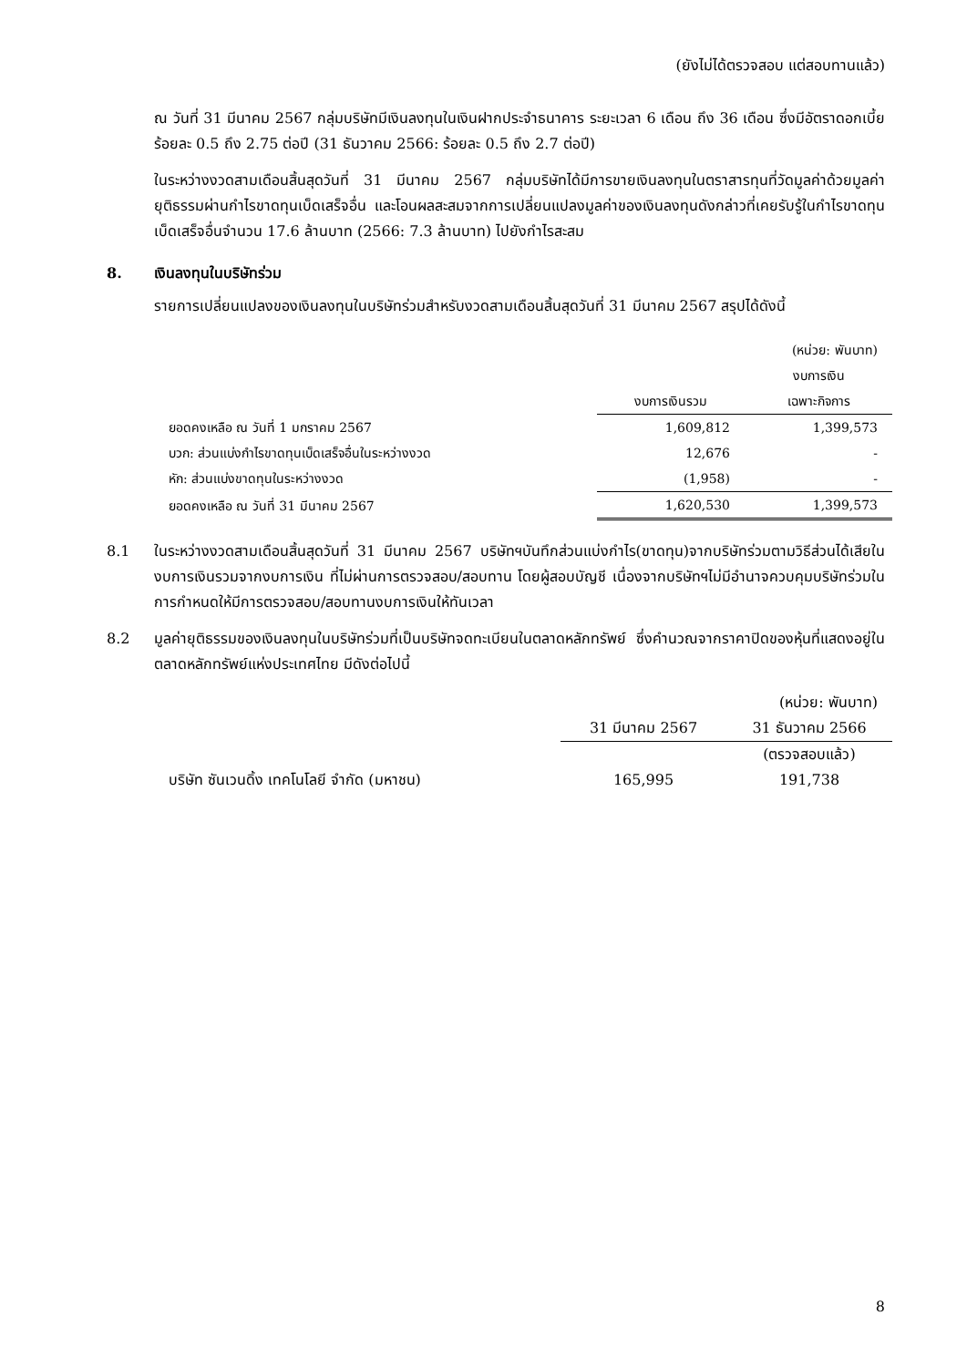(ยังไม่ได้ตรวจสอบ แต่สอบทานแล้ว)
ณ วันที่ 31 มีนาคม 2567 กลุ่มบริษัทมีเงินลงทุนในเงินฝากประจำธนาคาร ระยะเวลา 6 เดือน ถึง 36 เดือน ซึ่งมีอัตราดอกเบี้ยร้อยละ 0.5 ถึง 2.75 ต่อปี (31 ธันวาคม 2566: ร้อยละ 0.5 ถึง 2.7 ต่อปี)
ในระหว่างงวดสามเดือนสิ้นสุดวันที่ 31 มีนาคม 2567 กลุ่มบริษัทได้มีการขายเงินลงทุนในตราสารทุนที่วัดมูลค่าด้วยมูลค่ายุติธรรมผ่านกำไรขาดทุนเบ็ดเสร็จอื่น และโอนผลสะสมจากการเปลี่ยนแปลงมูลค่าของเงินลงทุนดังกล่าวที่เคยรับรู้ในกำไรขาดทุนเบ็ดเสร็จอื่นจำนวน 17.6 ล้านบาท (2566: 7.3 ล้านบาท) ไปยังกำไรสะสม
8. เงินลงทุนในบริษัทร่วม
รายการเปลี่ยนแปลงของเงินลงทุนในบริษัทร่วมสำหรับงวดสามเดือนสิ้นสุดวันที่ 31 มีนาคม 2567 สรุปได้ดังนี้
| | | (หน่วย: พันบาท) |
| | | งบการเงิน |
| | งบการเงินรวม | เฉพาะกิจการ |
| ยอดคงเหลือ ณ วันที่ 1 มกราคม 2567 | 1,609,812 | 1,399,573 |
| บวก: ส่วนแบ่งกำไรขาดทุนเบ็ดเสร็จอื่นในระหว่างงวด | 12,676 | - |
| หัก: ส่วนแบ่งขาดทุนในระหว่างงวด | (1,958) | - |
| ยอดคงเหลือ ณ วันที่ 31 มีนาคม 2567 | 1,620,530 | 1,399,573 |
8.1 ในระหว่างงวดสามเดือนสิ้นสุดวันที่ 31 มีนาคม 2567 บริษัทฯบันทึกส่วนแบ่งกำไร(ขาดทุน)จากบริษัทร่วมตามวิธีส่วนได้เสียในงบการเงินรวมจากงบการเงิน ที่ไม่ผ่านการตรวจสอบ/สอบทาน โดยผู้สอบบัญชี เนื่องจากบริษัทฯไม่มีอำนาจควบคุมบริษัทร่วมในการกำหนดให้มีการตรวจสอบ/สอบทานงบการเงินให้ทันเวลา
8.2 มูลค่ายุติธรรมของเงินลงทุนในบริษัทร่วมที่เป็นบริษัทจดทะเบียนในตลาดหลักทรัพย์ ซึ่งคำนวณจากราคาปิดของหุ้นที่แสดงอยู่ในตลาดหลักทรัพย์แห่งประเทศไทย มีดังต่อไปนี้
| | | (หน่วย: พันบาท) |
| | 31 มีนาคม 2567 | 31 ธันวาคม 2566 |
| | | (ตรวจสอบแล้ว) |
| บริษัท ซันเวนดิ้ง เทคโนโลยี จำกัด (มหาชน) | 165,995 | 191,738 |
8